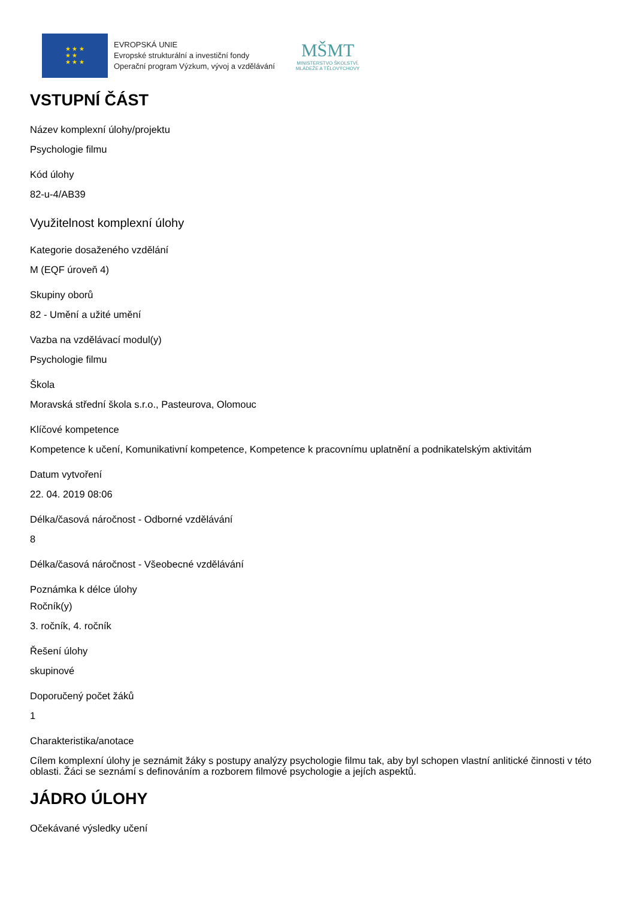★ ★ ★
★ ★
★ ★ ★
EVROPSKÁ UNIE
Evropské strukturální a investiční fondy
Operační program Výzkum, vývoj a vzdělávání
MŠMT
MINISTERSTVO ŠKOLSTVÍ,
MLÁDEŽE A TĚLOVÝCHOVY
VSTUPNÍ ČÁST
Název komplexní úlohy/projektu
Psychologie filmu
Kód úlohy
82-u-4/AB39
Využitelnost komplexní úlohy
Kategorie dosaženého vzdělání
M (EQF úroveň 4)
Skupiny oborů
82 - Umění a užité umění
Vazba na vzdělávací modul(y)
Psychologie filmu
Škola
Moravská střední škola s.r.o., Pasteurova, Olomouc
Klíčové kompetence
Kompetence k učení, Komunikativní kompetence, Kompetence k pracovnímu uplatnění a podnikatelským aktivitám
Datum vytvoření
22. 04. 2019 08:06
Délka/časová náročnost - Odborné vzdělávání
8
Délka/časová náročnost - Všeobecné vzdělávání
Poznámka k délce úlohy
Ročník(y)
3. ročník, 4. ročník
Řešení úlohy
skupinové
Doporučený počet žáků
1
Charakteristika/anotace
Cílem komplexní úlohy je seznámit žáky s postupy analýzy psychologie filmu tak, aby byl schopen vlastní anlitické činnosti v této oblasti. Žáci se seznámí s definováním a rozborem filmové psychologie a jejích aspektů.
JÁDRO ÚLOHY
Očekávané výsledky učení